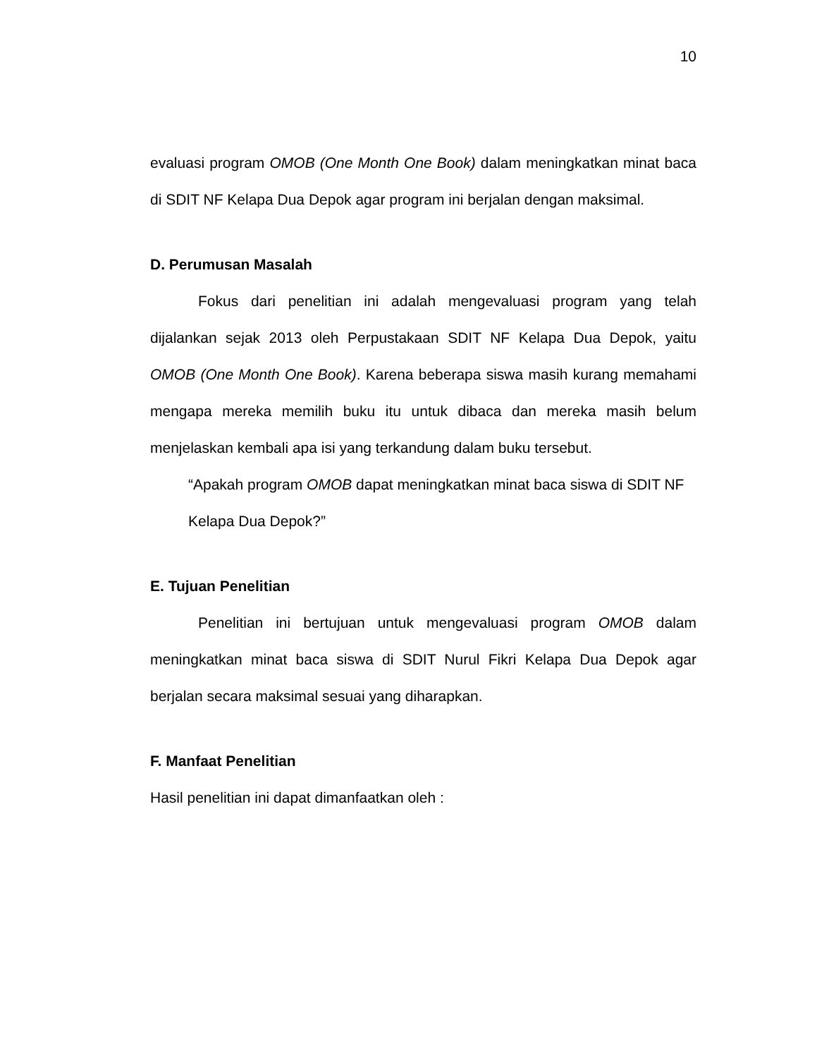10
evaluasi program OMOB (One Month One Book) dalam meningkatkan minat baca di SDIT NF Kelapa Dua Depok agar program ini berjalan dengan maksimal.
D. Perumusan Masalah
Fokus dari penelitian ini adalah mengevaluasi program yang telah dijalankan sejak 2013 oleh Perpustakaan SDIT NF Kelapa Dua Depok, yaitu OMOB (One Month One Book). Karena beberapa siswa masih kurang memahami mengapa mereka memilih buku itu untuk dibaca dan mereka masih belum menjelaskan kembali apa isi yang terkandung dalam buku tersebut.
“Apakah program OMOB dapat meningkatkan minat baca siswa di SDIT NF Kelapa Dua Depok?”
E. Tujuan Penelitian
Penelitian ini bertujuan untuk mengevaluasi program OMOB dalam meningkatkan minat baca siswa di SDIT Nurul Fikri Kelapa Dua Depok agar berjalan secara maksimal sesuai yang diharapkan.
F. Manfaat Penelitian
Hasil penelitian ini dapat dimanfaatkan oleh :